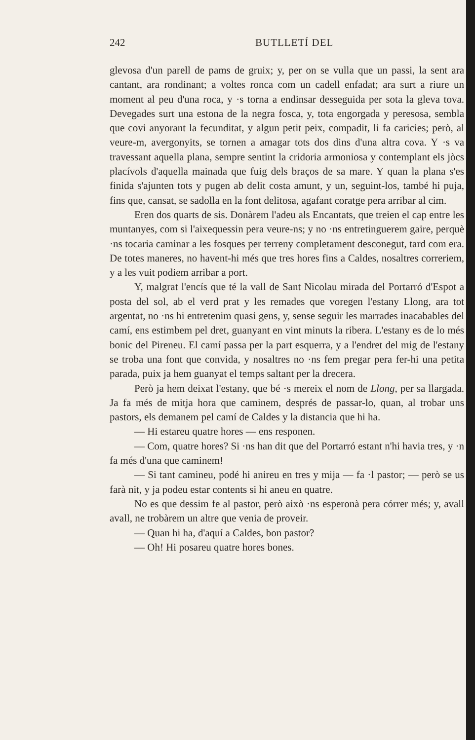242
BUTLLETÍ DEL
glevosa d'un parell de pams de gruix; y, per on se vulla que un passi, la sent ara cantant, ara rondinant; a voltes ronca com un cadell enfadat; ara surt a riure un moment al peu d'una roca, y ·s torna a endinsar desseguida per sota la gleva tova. Devegades surt una estona de la negra fosca, y, tota engorgada y peresosa, sembla que covi anyorant la fecunditat, y algun petit peix, compadit, li fa caricies; però, al veure-m, avergonyits, se tornen a amagar tots dos dins d'una altra cova. Y ·s va travessant aquella plana, sempre sentint la cridoria armoniosa y contemplant els jòcs placívols d'aquella mainada que fuig dels braços de sa mare. Y quan la plana s'es finida s'ajunten tots y pugen ab delit costa amunt, y un, seguint-los, també hi puja, fins que, cansat, se sadolla en la font delitosa, agafant coratge pera arribar al cim.
Eren dos quarts de sis. Donàrem l'adeu als Encantats, que treien el cap entre les muntanyes, com si l'aixequessin pera veure-ns; y no ·ns entretinguerem gaire, perquè ·ns tocaria caminar a les fosques per terreny completament desconegut, tard com era. De totes maneres, no havent-hi més que tres hores fins a Caldes, nosaltres correriem, y a les vuit podiem arribar a port.
Y, malgrat l'encís que té la vall de Sant Nicolau mirada del Portarró d'Espot a posta del sol, ab el verd prat y les remades que voregen l'estany Llong, ara tot argentat, no ·ns hi entretenim quasi gens, y, sense seguir les marrades inacabables del camí, ens estimbem pel dret, guanyant en vint minuts la ribera. L'estany es de lo més bonic del Pireneu. El camí passa per la part esquerra, y a l'endret del mig de l'estany se troba una font que convida, y nosaltres no ·ns fem pregar pera fer-hi una petita parada, puix ja hem guanyat el temps saltant per la drecera.
Però ja hem deixat l'estany, que bé ·s mereix el nom de Llong, per sa llargada. Ja fa més de mitja hora que caminem, després de passar-lo, quan, al trobar uns pastors, els demanem pel camí de Caldes y la distancia que hi ha.
— Hi estareu quatre hores — ens responen.
— Com, quatre hores? Si ·ns han dit que del Portarró estant n'hi havia tres, y ·n fa més d'una que caminem!
— Si tant camineu, podé hi anireu en tres y mija — fa ·l pastor; — però se us farà nit, y ja podeu estar contents si hi aneu en quatre.
No es que dessim fe al pastor, però això ·ns esperonà pera córrer més; y, avall avall, ne trobàrem un altre que venia de proveir.
— Quan hi ha, d'aquí a Caldes, bon pastor?
— Oh! Hi posareu quatre hores bones.